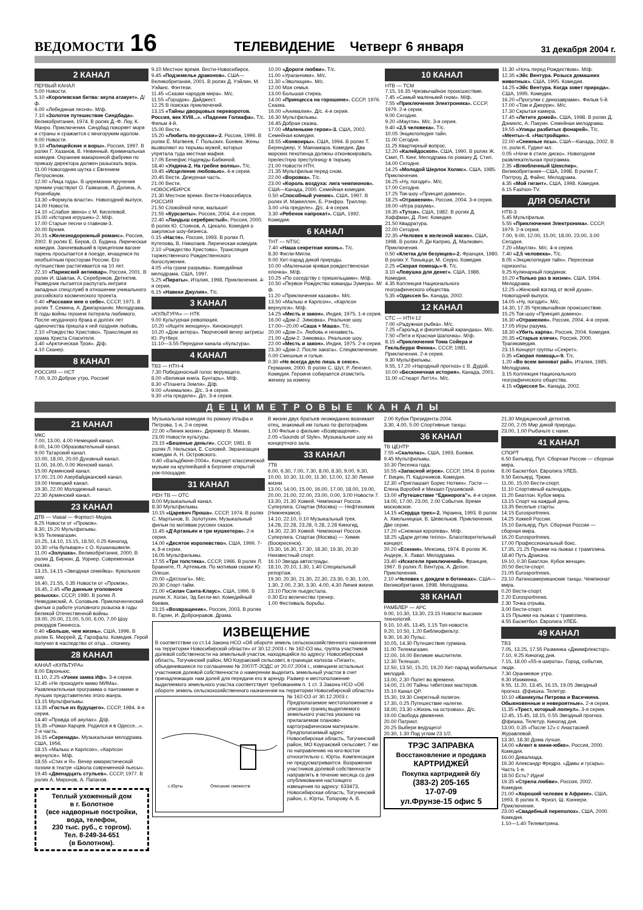ВЕДОМОСТИ 16 ТЕЛЕВИДЕНИЕ Четверг 6 января 31 декабря 2004 г.
2 КАНАЛ
ПЕРВЫЙ КАНАЛ
5.00 Новости.
5.10 «Королевская битва: акула атакует». Д/ф.
6.00 «Лебединая песня». М/ф.
7.10 «Золотое путешествие Синдбада». Великобритания, 1974. В ролях Д.-Ф. Лоу, К. Манро. Приключения. Синдбад покоряет моря и страны и сражается с многоруким идолом.
9.00 Новости.
9.10 «Полицейские и воры». Россия, 1997. В ролях Г. Хазанов, В. Невинный. Криминальная комедия. Охранник макаронной фабрики по приказу директора должен разыскать вора.
11.00 Новогодняя шутка с Евгением Петросяном.
12.00 «Лица года». В церемонии вручения премии участвуют О. Газманов, Л. Долина, А. Розенбаум.
13.30 «Формула власти». Новогодний выпуск.
14.00 Новости.
14.10 «Слабое звено» с М. Киселевой.
15.00 «История игрушек»-2. М/ф.
17.00 Старые песни о главном-3.
20.00 Время.
20.15 «Железнодорожный романс». Россия, 2002. В ролях Е. Беров, О. Будина. Лирическая комедия. Заночевавший в прицепном вагоне парень просыпается в поезде, мчащемся по необъятным просторам России. Его путешествие растягивается на 10 лет.
22.10 «Парижский антиквар». Россия, 2001. В ролях И. Шавлак, А. Серебряков. Детектив. Разведчик пытается распутать интриги западных спецслужб в отношении уникального российского космического проекта.
0.40 «Расскажи мне о себе». СССР, 1971. В ролях Т. Семина, А. Джигарханян. Мелодрама. В годы войны героиня потеряла любимого. После неудачного брака и долгих лет одиночества пришла к ней поздняя любовь.
2.10 «Рождество Христово». Трансляция из храма Христа Спасителя.
3.40 «Арктическая Троя». Д/ф.
4.10 Сканер.
8 КАНАЛ
РОССИЯ — НСТ
7.00, 9.20 Доброе утро, Россия!
9.10 Местное время. Вести-Новосибирск.
9.45 «Подземелье драконов». США—Великобритания, 2001. В ролях Д. Уэйлин, М. Уэйанс. Фэнтези.
11.45 «Сказки народов мира». М/с.
11.55 «Городок». Дайджест.
12.25 В поисках приключений.
13.15 «Тайны дворцовых переворотов. Россия, век XVIII...». «Падение Голиафа». Т/с. Фильм 4-й.
15.00 Вести.
15.20 «Любить по-русски»-2. Россия, 1996. В ролях Е. Матвеев, Г. Польских. Боевик. Жены вызволяют из тюрьмы мужей, которых упрятала туда местная мафия.
17.05 Бенефис Надежды Бабкиной.
18.40 «Ундина-2. На гребне волны». Т/с.
19.45 «Исцеление любовью». 4-я серия.
20.45 Вести. Дежурная часть.
21.00 Вести.
НОВОСИБИРСК
21.30 Местное время. Вести-Новосибирск.
РОССИЯ
21.50 Спокойной ночи, малыши!
21.55 «Курсанты». Россия, 2004. 4-я серия.
22.40 «Ландыш серебристый». Россия, 2000. В ролях Ю. Стоянов, А. Цекало. Комедия о закулисье шоу-бизнеса.
0.15 «Настя». Россия, 1993. В ролях П. Кутепова, В. Николаев. Лирическая комедия.
2.10 «Рождество Христово». Трансляция торжественного Рождественского богослужения.
4.05 «На грани разрыва». Комедийная мелодрама. США, 1997.
5.25 «Пираты». Италия, 1998. Приключения. 4-я серия.
6.15 «Навеки Джулия». Т/с.
3 КАНАЛ
«КУЛЬТУРА» — НТК
9.00 Культурная революция.
10.20 «Ищите женщину». Киноконцерт.
10.20 «Дом актера». Творческий вечер актрисы Ю. Рутберг.
11.10—3.55 Передачи канала «Культура».
4 КАНАЛ
ТВ3 — НТН-4
7.30 Победоносный голос верующего.
8.00 «Великая книга. Бунтарь». М/ф.
8.30 «Планета Земля». Д/ф.
9.00 «Анималия». Д/с. 3-я серия.
9.30 «На пределе». Д/с. 3-я серия.
10.00 «Дороги любви». Т/с.
11.00 «Ураганчики». М/с.
11.30 «Эволюция». М/с.
12.00 Моя семья.
13.00 Большая стирка.
14.00 «Принцесса на горошине». СССР, 1976. Сказка.
16.00 «Анималия». Д/с. 4-я серия.
16.30 Мультфильмы.
16.45 Добрая сказка.
17.00 «Маленькие герои»-3. США, 2002. Семейная комедия.
18.55 «Конвоиры». США, 1994. В ролях Т. Беренджер, У. Макнамара. Комедия. Два морских пехотинца должны отконвоировать прелестную преступницу в тюрьму.
21.00 Новости НТН.
21.35 Мультфильм перед сном.
22.00 «Воровка». Т/с.
23.00 «Король воздуха: лига чемпионов». США—Канада, 2000. Семейная комедия.
0.50 «Способный ученик». США, 1997. В ролях И. Маккеллен, Б. Рэнфро. Триллер.
3.00 «На пределе». Д/с. 4-я серия.
3.30 «Ребенок напрокат». США, 1992. Комедия.
6 КАНАЛ
ТНТ — NTSC
7.40 «Наша секретная жизнь». Т/с.
8.30 Фигли-Мигли.
9.00 Хит-парад дикой природы.
10.00 «Маленькая кривая рождественская елочка». М/ф.
10.25 «По соседству с пришельцами». М/ф.
10.50 «Первое Рождество команды Зумера». М/ф.
11.20 «Приключения казаков». М/с.
13.50 «Малыш и Карлсон», «Карлсон вернулся». М/ф.
14.25 «Месть и закон». Индия, 1975. 1-я серия.
16.00 «Дом-2. Зимовка». Реальное шоу.
17.00—20.00 «Саша + Маша». Т/с.
20.00 «Дом-2». Любовь и ненависть.
21.00 «Дом-2. Зимовка». Реальное шоу.
22.00 «Месть и закон». Индия, 1975. 2-я серия.
23.30 «Дом-2. После заката». Спецвключение.
0.00 Смешные и голые.
0.30 «Не всегда дело лишь в сексе». Германия, 2000. В ролях С. Шут, Р. Ленгиел. Комедия. Героиня собирается отомстить жениху за измену.
10 КАНАЛ
НТВ — ТСМ
7.15, 16.35 Чрезвычайное происшествие.
7.45 «Самый маленький гном». М/ф.
7.55 «Приключения Электроника». СССР, 1979. 2-я серия.
9.00 Сегодня.
9.20 «Маугли». М/с. 3-я серия.
9.40 «2,5 человека». Т/с.
10.05 Энциклопедия тайн.
11.00 Сегодня.
11.25 Квартирный вопрос.
12.20 «Калейдоскоп». США, 1990. В ролях Ж. Смит, П. Кинг. Мелодрама по роману Д. Стил.
14.00 Сегодня.
14.25 «Молодой Шерлок Холмс». США, 1985. Приключения.
16.25 «Ну, погоди!». М/с.
17.00 Сегодня.
17.25 Ток-шоу «Принцип домино».
18.25 «Отражения». Россия, 2004. 3-я серия.
19.00 «Игра разума».
19.35 «Тутси». США, 1982. В ролях Д. Хоффман, Д. Лэнг. Комедия.
21.50 Квадратура.
22.00 Сегодня.
22.35 «Человек в железной маске». США, 1998. В ролях Л. Ди Каприо, Д. Малкович. Приключения.
0.50 «Клетка для безумцев»-2. Франция, 1980. В ролях У. Тоньяцци, М. Серро. Комедия.
2.25 «Скорая помощь»-9. Т/с.
3.10 «Ловушка для денег». США, 1986. Комедия.
4.35 Коллекция Национального географического общества.
5.35 «Одиссея 5». Канада, 2002.
12 КАНАЛ
СТС — НТН-12
7.00 «Радужная рыбка». М/с.
7.25 «Гарольд и фиолетовый карандаш». М/с.
7.50 «Петя и Красная Шапочка». М/ф.
8.15 «Приключения Тома Сойера и Гекльберри Финна». СССР, 1981. Приключения. 2-я серия.
9.30 Мультфильмы.
9.55, 17.20 «Народный прогноз» с В. Дудой.
10.00 «Бесконечная история». Канада, 2001.
11.00 «Стюарт Литтл». М/с.
11.30 «Ночь перед Рождеством». М/ф.
12.35 «Эйс Вентура. Розыск домашних животных». США, 1995. Комедия.
14.25 «Эйс Вентура. Когда зовет природа». США, 1995. Комедия.
16.20 «Прогулки с динозаврами». Фильм 5-й.
17.00 «Том и Джерри». М/с.
17.30 Скрытая камера.
17.45 «Летите домой». США, 1998. В ролях Д. Дэниелс, А. Пакуин. Семейная мелодрама.
19.55 «Улицы разбитых фонарей». Т/с. «Менты»-4. «Настройщик».
22.00 «Снежные псы». США—Канада, 2002. В гл. роли К. Гудинг-мл.
0.05 «Ночи в стиле диско». Новогодняя развлекательная программа.
2.35 «Влюбленный Шекспир». Великобритания—США, 1998. В ролях Г. Пэлтроу, Д. Файнс. Мелодрама.
4.35 «Мой гигант». США, 1998. Комедия.
6.15 Fashion-TV.
ДЛЯ ОБЛАСТИ
НТВ-3
5.45 Мультфильм.
5.55 «Приключения Электроника». СССР, 1979. 2-я серия.
7.00, 9.00, 12.00, 15.00, 18.00, 23.00, 3.00 Сегодня.
7.20 «Маугли». М/с. 4-я серия.
7.40 «2,5 человека». Т/с.
8.05 «Энциклопедия тайн». Пересекая горизонты.
9.25 Кулинарный поединок.
10.20 «Только раз в жизни». США, 1994. Мелодрама.
12.25 «Женский взгляд от всей души». Новогодний выпуск.
14.05 «Ну, погоди!». М/с.
14.30, 17.35 Чрезвычайное происшествие.
15.25 Ток-шоу «Принцип домино».
16.30 «Отражения». Россия, 2004. 4-я серия.
17.05 Игры разума.
18.30 «Убить карпа». Россия, 2004. Комедия.
20.35 «Старые клячи». Россия, 2000. Трагикомедия.
23.15 Концерт группы «Секрет».
0.35 «Скорая помощь»-9. Т/с.
1.20 «Во всем виноват рай». Италия, 1985. Мелодрама.
3.15 Коллекция Национального географического общества.
4.15 «Одиссея 5». Канада, 2002.
ДЕЦИМЕТРОВЫЕ КАНАЛЫ
21 КАНАЛ
МКС
7.00, 13.00, 4.00 Немецкий канал.
8.00, 14.00 Образовательный канал.
9.00 Татарский канал.
10.00, 18.00, 20.00 Духовный канал.
11.00, 16.00, 0.00 Женский канал.
15.00 Армянский канал.
17.00, 21.00 Азербайджанский канал.
19.00 Немецкий канал.
19.30, 22.00 Молодежный канал.
22.30 Армянский канал.
23 КАНАЛ
ДТВ — Viasat — Форпост-Медиа
8.25 Новости от «Промэк».
8.30, 15.20 Мультфильмы.
9.55 Телемагазин.
10.25, 14.10, 15.15, 18.50, 0.25 Киногид.
10.30 «На бульваре» с О. Кушанашвили.
11.00 «Золушка». Великобритания, 2000. В ролях Д. Биркин, Д. Уорнер. Современная сказка.
13.15, 14.15 «Звездная семейка». Кукольное шоу.
16.40, 21.55, 0.35 Новости от «Промэк».
16.45, 2.45 «По данным уголовного розыска». СССР, 1980. В ролях Л. Неведомский, А. Соловьев. Приключенческий фильм о работе уголовного розыска в годы Великой Отечественной войны.
19.00, 20.00, 21.00, 5.00, 6.00, 7.00 Шоу рекордов Гиннесса.
0.40 «Больше, чем жизнь». США, 1996. В ролях Б. Мюррей, Д. Гарофало. Комедия. Герой получил в наследство от отца... слониху.
28 КАНАЛ
КАНАЛ «КУЛЬТУРА»
8.00 Евроньюс.
11.10, 2.25 «Узник замка Иф». 3-я серия.
12.45 «Не проходите мимо МИМа». Развлекательная программа о пантомиме и лучших представителях этого жанра.
13.15 Мультфильмы.
13.35 «Гостья из будущего». СССР, 1984. 4-я серия.
14.40 «Правда об акулах». Д/ф.
15.35 «Роман Карцев. Родился я в Одессе...». 2-я часть.
16.15 «Серенада». Музыкальная мелодрама. США, 1956.
18.15 «Малыш и Карлсон», «Карлсон вернулся». М/ф.
18.55 «Стих и Я». Вечер юмористической поэзии в театре «Школа современной пьесы».
19.45 «Двенадцать стульев». СССР, 1977. В ролях А. Миронов, А. Папанов.
Теплый ухоженный дом
в г. Болотное
(все надворные постройки, вода, телефон,
230 тыс. руб., с торгом).
Тел. 8-249-34-651
(в Болотном).
Музыкальная комедия по роману Ильфа и Петрова. 1-я, 2-я серии.
22.00 «Линия жизни». Дирижер В. Минин.
23.00 Новости культуры.
23.15 «Бешеные деньги». СССР, 1981. В ролях Л. Нильская, Е. Соловей. Экранизация комедии А. Н. Островского.
0.40 «Вальдбюне-2004». Концерт классической музыки на крупнейшей в Берлине открытой рок-площадке.
31 КАНАЛ
РЕН ТВ — ОТС
8.00 Музыкальный канал.
8.30 Мультфильмы.
10.15 «Царевич Проша». СССР, 1974. В ролях С. Мартынов, В. Золотухин. Музыкальный фильм по мотивам русских сказок.
11.45 «Д'Артаньян и три мушкетера». 2-я серия.
14.00 «Десятое королевство». США, 1999. 7-я, 8-я серии.
16.05 Мультфильмы.
17.55 «Три толстяка». СССР, 1966. В ролях Л. Бракните, П. Артемьев. По мотивам сказки Ю. Олеши.
20.00 «Дятлоw's». М/с.
20.30 Спорт-тайм.
21.00 «Силач Санта-Клаус». США, 1996. В ролях Х. Хоган, Эд Бегли-мл. Комедийный боевик.
23.15 «Возвращение». Россия, 2003. В ролях В. Гарин, И. Добронравов. Драма.
В жизни двух братьев неожиданно возникает отец, знакомый им только по фотографии.
1.00 Фильм о фильме «Возвращение».
2.05 «Sounds of Style». Музыкальное шоу из концертного зала.
33 КАНАЛ
7ТВ
6.00, 6.30, 7.00, 7.30, 8.00, 8.30, 9.00, 9.30, 10.00, 10.30, 11.00, 11.30, 12.00, 12.30 Линия жизни.
13.00, 14.00, 15.00, 16.00, 17.00, 18.00, 19.00, 20.00, 21.00, 22.00, 23.00, 0.00, 3.00 Новости 7.
13.30, 21.30 Хоккей. Чемпионат Россси. Суперлига. Спартак (Москва) — Нефтихимик (Нижнекамск).
14.10, 22.10, 0.10 Музыкальный трек.
14.28, 22.28, 23.28, 0.28, 2.28 Киногид.
14.30, 22.30 Хоккей. Чемпионат Россси. Суперлига. Спартак (Москва) — Химик (Воскресенск).
15.30, 16.30, 17.30, 18.30, 19.30, 20.30 Неизвестный спорт.
16.10 Звезда автострады.
18.10, 20.10, 1.30, 1.40 Специальный репортаж.
19.30, 20.30, 21.30, 22.30, 23.30, 0.30, 1.00, 1.30, 2.00, 2.30, 3.30, 4.00, 4.30 Линия жизни.
23.10 После пьедестала.
0.30 Его величество тренер.
1.00 Фестиваль борьбы.
ИЗВЕЩЕНИЕ
В соответствии со ст.14 Закона НСО «Об обороте земель сельскохозяйственного назначения на территории Новосибирской области» от 30.12.2003 г. № 162-ОЗ мы, группа участников долевой собственности на земельный участок, находящийся по адресу: Новосибирская область, Тогучинский район, МО Коуракский сельсовет, в границах колхоза «Гигант», объединившиеся по соглашению № 2007/Т-ЗОДС от 20.07.2004 г., извещаем остальных участников долевой собственности о намерении выделить земельный участок в счет принадлежащих нам долей для передачи его в аренду. Размер и местоположение выделяемого земельного участка соответствует требованиям п. 1 ст. 3 Закона НСО «Об обороте земель сельскохозяйственного назначения на территории Новосибирской области»
с.Юрты
Описание смежеств:
№ 162-ОЗ от 30.12.2003 г. Предполагаемое местоположение и описание границ выделяемого земельного участка указано на прилагаемом планово-картографическом материале. Предполагаемый адрес: Новосибирская область, Тогучинский район, МО Коуракский сельсовет, 7 км по направлению на юго-восток относительно с. Юрты. Компенсация не предусматривается. Возражения участников долевой собственности направлять в течение месяца со дня опубликования настоящего извещения по адресу: 633473, Новосибирская область, Тогучинский район, с. Юрты, Топорову А. В.
2.00 Кубок Президента-2004.
3.30, 4.00, 5.00 Спортивные танцы.
36 КАНАЛ
ТВ ЦЕНТР
7.55 «Скалолаз». США, 1993. Боевик.
9.45 Мультфильмы.
10.30 Песенка года.
10.55 «Запасной игрок». СССР, 1954. В ролях Г. Вицин, П. Кадочников. Комедия.
12.30 «Приглашает Борис Ноткин». Гости — Елена Воробей и Михаил Грушевский.
13.00 «Путешествие “Единорога”». 4-я серия.
14.00, 17.00, 23.00, 2.00 События. Время московское.
14.15 «Сердца трех»-2. Украина, 1993. В ролях А. Хмельницкая, В. Шевельков. Приключения. Две серии.
17.20 «Снежная королева». М/ф.
18.25 «Дари детям тепло». Благотворительный концерт.
20.20 «Есения». Мексика, 1974. В ролях Ж. Андере, Х. Лават. Мелодрама.
23.40 «Искатели приключений». Франция, 1967. В ролях Л. Вентура, А. Делон. Приключения.
2.10 «Человек с дождем в ботинках». США—Великобритания, 1998. Мелодрама.
38 КАНАЛ
РАМБЛЕР — АРС
9.00, 10.30, 13.30, 23.15 Новости высоких технологий.
9.10, 10.45, 13.45, 1.15 Топ-новости.
9.20, 10.50, 1.20 Библиофильтр.
9.30, 16.30 Пульс.
10.05, 14.30 Путешествие гурмана.
11.00 Телемагазин.
12.00, 16.00 Великие мыслители.
12.30 Телешоп.
12.50, 13.50, 15.20, 19.20 Хит-парад мобильных мелодий.
13.00, 2.30 Полет во времени.
14.00, 21.00 Тайны тибетских мастеров.
15.10 Канал QP.
15.30, 19.30 Секретный полигон.
17.30, 0.25 Путешествие налегке.
18.00, 23.30 «Жизнь на островах». Д/с.
19.00 Свобода движения.
20.00 Патриот.
20.25 Выбери ведущего!
20.30, 1.30 Под углом 23 1/2.
ТРЭС ЗАПРАВКА
Восстановление и продажа
КАРТРИДЖЕЙ
Покупка картриджей б/у
(383-2) 205-165
17-07-09
ул.Фрунзе-15 офис 5
21.30 Медицинский детектив.
22.00, 2.05 Мир дикой природы.
23.00, 1.00 Рыбачьте с нами.
41 КАНАЛ
СПОРТ
6.50 Бильярд. Пул. Сборная России — сборная мира.
8.00 Баскетбол. Евролига УЛЕБ.
9.50 Бильярд. Трюки.
11.00, 15.00 Вести-спорт.
11.10 Спортивный календарь.
11.20 Биатлон. Кубок мира.
13.15 Спорт на каждый день.
13.35 Веселые старты.
14.15 Eurosportnews.
14.25 Хоккей России.
15.10 Бильярд. Пул. Сборная России — сборная мира.
16.20 Eurosportnews.
17.00 Профессиональный бокс.
17.35, 21.25 Прыжки на лыжах с трамплина.
18.40 Путь Дракона.
19.10, 0.30 Биатлон. Кубок женщин.
20.50 Вести-спорт.
21.05 Eurosportnews.
23.10 Латиноамериканские танцы. Чемпионат мира.
0.20 Вести-спорт.
2.20 Eurosportnews.
2.30 Точка отрыва.
3.00 Вести-спорт.
3.15 Прыжки на лыжах с трамплина.
4.55 Баскетбол. Евролига УЛЕБ.
49 КАНАЛ
ТВ3
7.05, 13.25, 17.55 Разминка «Джимфлекстор».
7.10, 9.25 Киногид дня.
7.15, 18.00 «55-я широта». Город, события, люди.
7.30 Оранжевое утро.
9.30 Изюминка.
9.55, 11.20, 13.45, 16.15, 19.05 Звездный прогноз. @фишка. Телетур.
10.10 «Каникулы Петрова и Васечкина. Обыкновенные и невероятные». 2-я серия.
11.35 «Трест, который лопнул». 3-я серия.
12.45, 15.45, 18.15, 0.55 Звездный прогноз. @фишка. Телетур. Киногид дня.
13.00, 0.35 «После 12» с Анастасией Журавлевой.
13.30, 18.30 Дома лучше.
14.00 «Агент в мини-юбке». Россия, 2000. Комедия.
16.00 Девалиада.
16.30 Александр Фредро. «Дамы и гусары». Часть 1-я.
18.50 Есть? Идея!
19.35 «Стрела любви». Россия, 2002. Комедия.
21.00 «Хороший человек в Африке». США, 1993. В ролях К. Фризл, Ш. Коннери. Приключения.
23.00 «Свадебный переполох». США, 2000. Комедия.
1.10—1.40 Телевитрина.